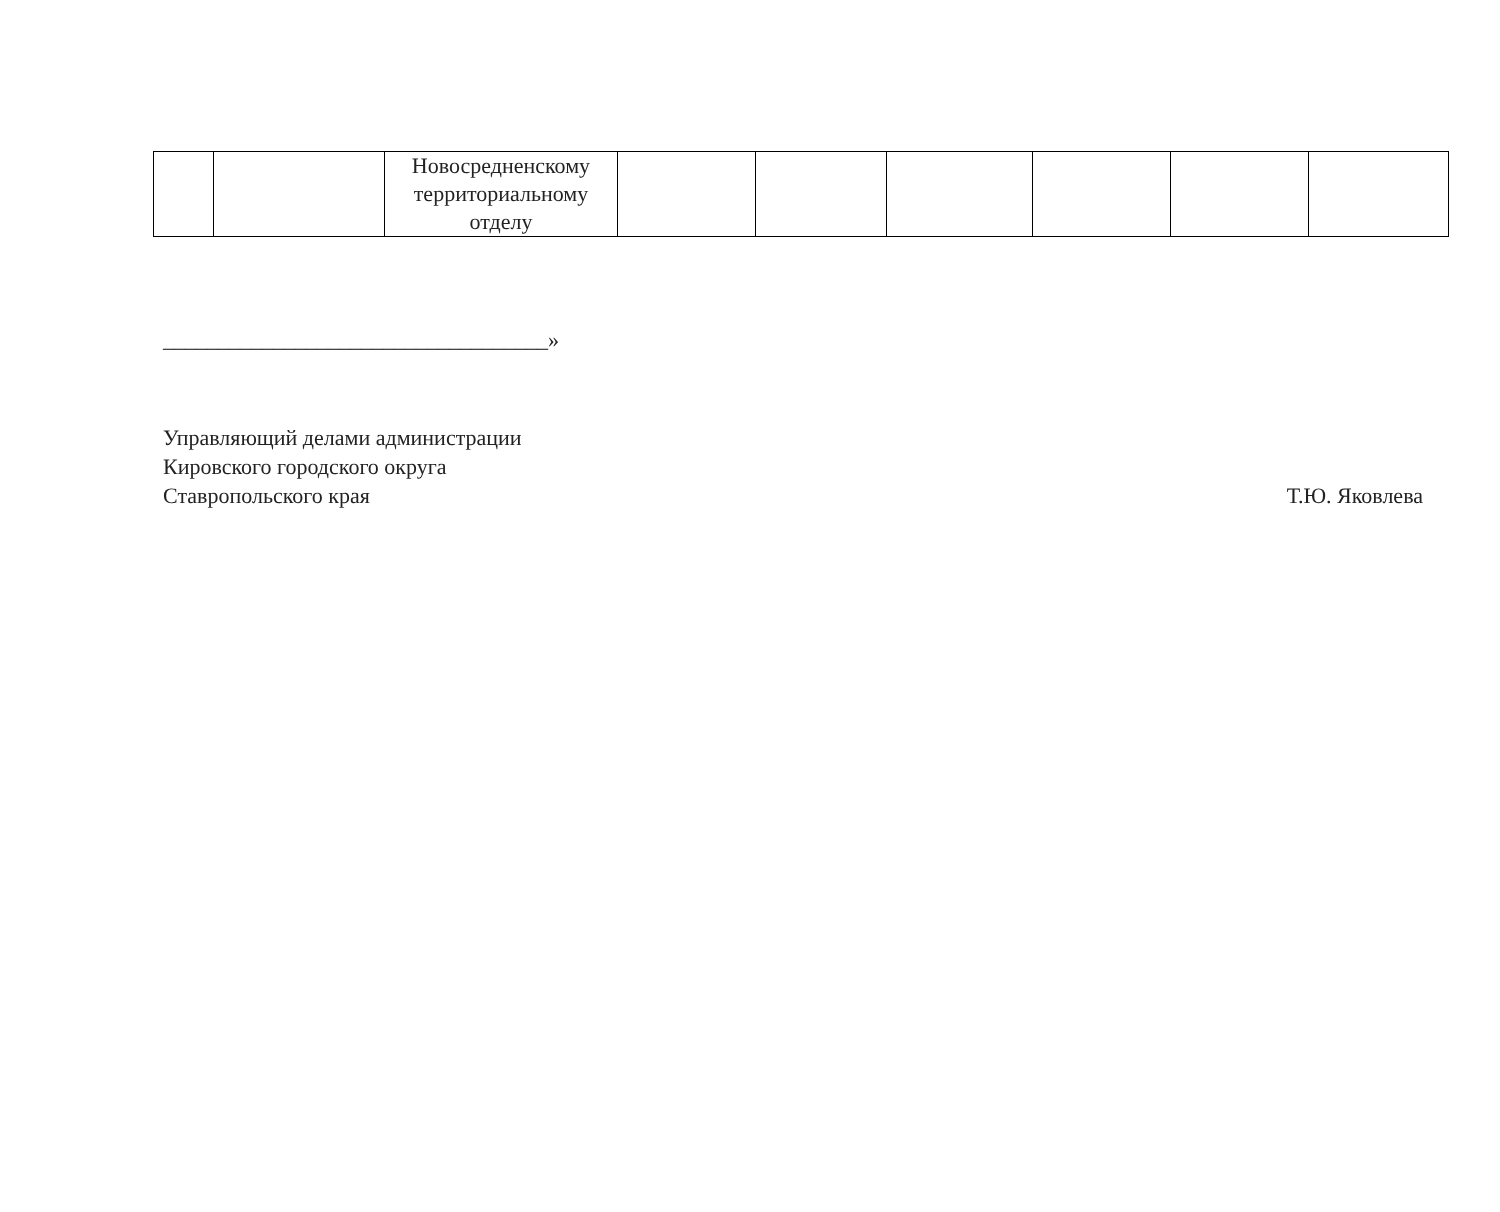| | | Новосредненскому территориальному отделу | | | | | | |
___________________________________»
Управляющий делами администрации
Кировского городского округа
Ставропольского края Т.Ю. Яковлева